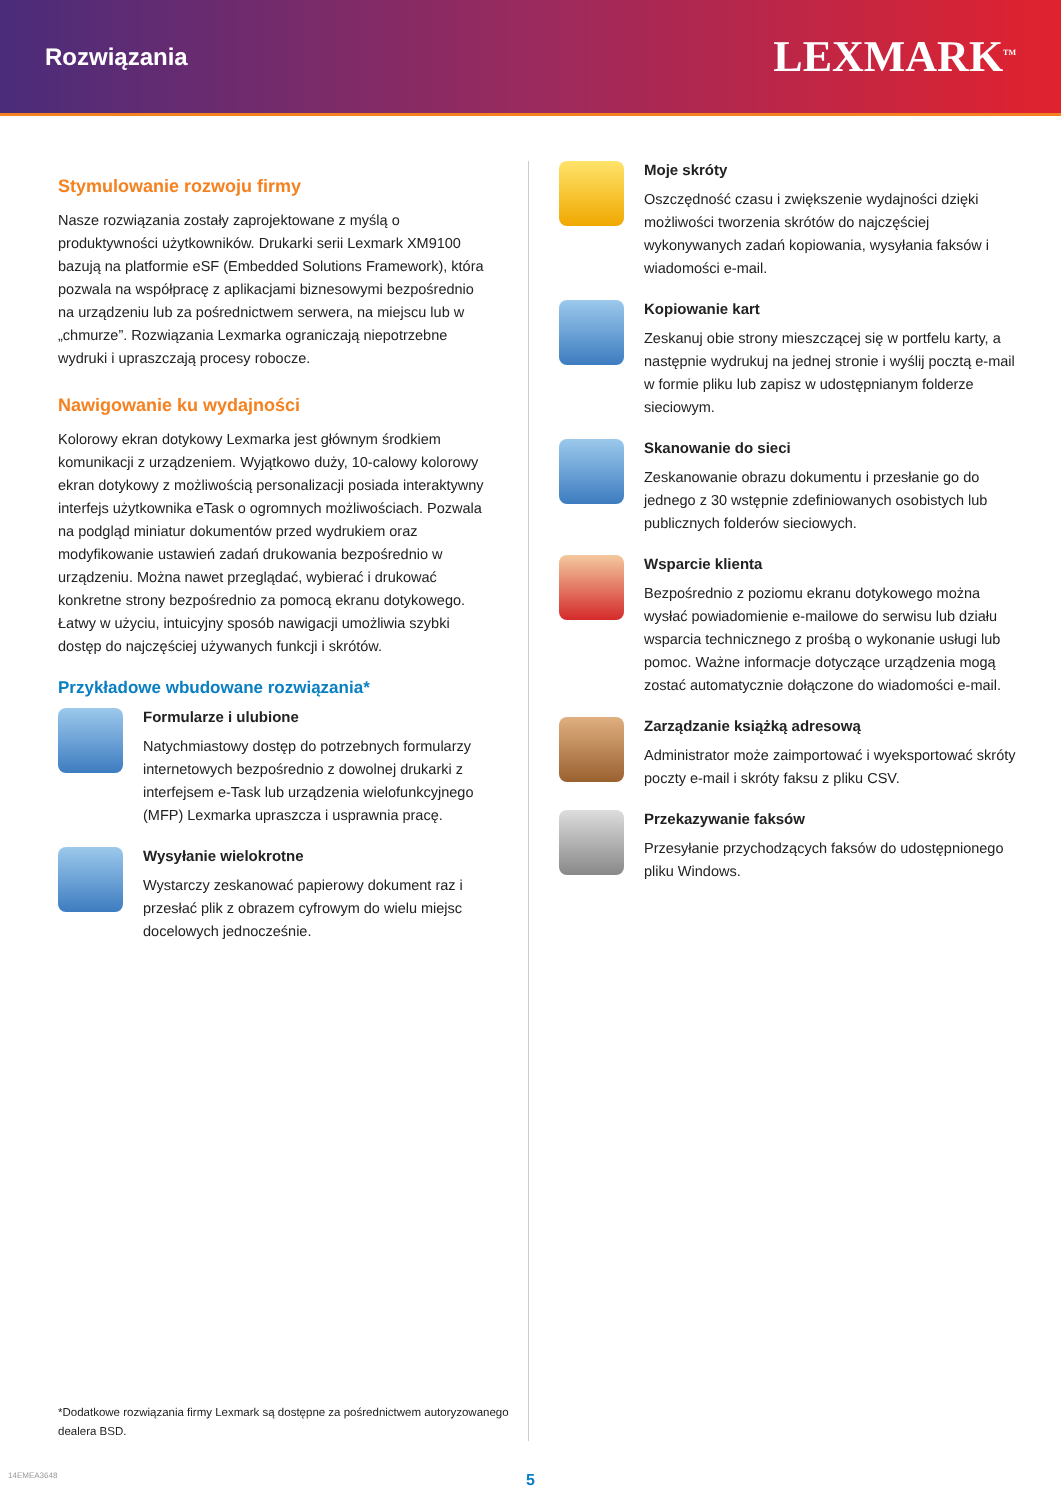Rozwiązania
LEXMARK<sup>TM</sup>
Stymulowanie rozwoju firmy
Nasze rozwiązania zostały zaprojektowane z myślą o produktywności użytkowników. Drukarki serii Lexmark XM9100 bazują na platformie eSF (Embedded Solutions Framework), która pozwala na współpracę z aplikacjami biznesowymi bezpośrednio na urządzeniu lub za pośrednictwem serwera, na miejscu lub w „chmurze”. Rozwiązania Lexmarka ograniczają niepotrzebne wydruki i upraszczają procesy robocze.
Nawigowanie ku wydajności
Kolorowy ekran dotykowy Lexmarka jest głównym środkiem komunikacji z urządzeniem. Wyjątkowo duży, 10-calowy kolorowy ekran dotykowy z możliwością personalizacji posiada interaktywny interfejs użytkownika eTask o ogromnych możliwościach. Pozwala na podgląd miniatur dokumentów przed wydrukiem oraz modyfikowanie ustawień zadań drukowania bezpośrednio w urządzeniu. Można nawet przeglądać, wybierać i drukować konkretne strony bezpośrednio za pomocą ekranu dotykowego. Łatwy w użyciu, intuicyjny sposób nawigacji umożliwia szybki dostęp do najczęściej używanych funkcji i skrótów.
Przykładowe wbudowane rozwiązania*
Formularze i ulubione
Natychmiastowy dostęp do potrzebnych formularzy internetowych bezpośrednio z dowolnej drukarki z interfejsem e-Task lub urządzenia wielofunkcyjnego (MFP) Lexmarka upraszcza i usprawnia pracę.
Wysyłanie wielokrotne
Wystarczy zeskanować papierowy dokument raz i przesłać plik z obrazem cyfrowym do wielu miejsc docelowych jednocześnie.
*Dodatkowe rozwiązania firmy Lexmark są dostępne za pośrednictwem autoryzowanego dealera BSD.
Moje skróty
Oszczędność czasu i zwiększenie wydajności dzięki możliwości tworzenia skrótów do najczęściej wykonywanych zadań kopiowania, wysyłania faksów i wiadomości e-mail.
Kopiowanie kart
Zeskanuj obie strony mieszczącej się w portfelu karty, a następnie wydrukuj na jednej stronie i wyślij pocztą e-mail w formie pliku lub zapisz w udostępnianym folderze sieciowym.
Skanowanie do sieci
Zeskanowanie obrazu dokumentu i przesłanie go do jednego z 30 wstępnie zdefiniowanych osobistych lub publicznych folderów sieciowych.
Wsparcie klienta
Bezpośrednio z poziomu ekranu dotykowego można wysłać powiadomienie e-mailowe do serwisu lub działu wsparcia technicznego z prośbą o wykonanie usługi lub pomoc. Ważne informacje dotyczące urządzenia mogą zostać automatycznie dołączone do wiadomości e-mail.
Zarządzanie książką adresową
Administrator może zaimportować i wyeksportować skróty poczty e-mail i skróty faksu z pliku CSV.
Przekazywanie faksów
Przesyłanie przychodzących faksów do udostępnionego pliku Windows.
5
14EMEA3648